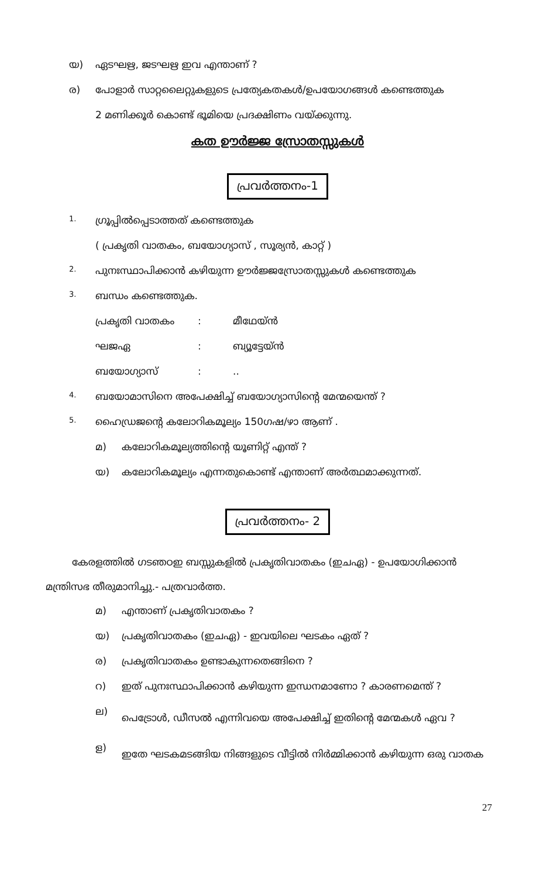യ) ഏടഘഋ, ജടഘഋ ഇവ എന്താണ് ?
ര) പോളാർ സാറ്റലൈറ്റുകളുടെ പ്രത്യേകതകൾ/ഉപയോഗങ്ങൾ കണ്ടെത്തുക
2 മണിക്കൂർ കൊണ്ട് ഭൂമിയെ പ്രദക്ഷിണം വയ്ക്കുന്നു.
കത ഊർജ്ജ സ്രോതസ്സുകൾ
പ്രവർത്തനം-1
1. ഗ്രൂപ്പിൽപ്പെടാത്തത് കണ്ടെത്തുക
( പ്രകൃതി വാതകം, ബയോഗ്യാസ് , സൂര്യൻ, കാറ്റ് )
2. പുനഃസ്ഥാപിക്കാൻ കഴിയുന്ന ഊർജ്ജസ്രോതസ്സുകൾ കണ്ടെത്തുക
3. ബന്ധം കണ്ടെത്തുക.
പ്രകൃതി വാതകം: മീഥേയ്ൻ
ഘജഏ: ബ്യൂട്ടേയ്ൻ
ബയോഗ്യാസ്:..
4. ബയോമാസിനെ അപേക്ഷിച്ച് ബയോഗ്യാസിന്റെ മേന്മയെന്ത് ?
5. ഹൈഡ്രജന്റെ കലോറികമൂല്യം 150ഗഷ/ഴാ ആണ് .
മ) കലോറികമൂല്യത്തിന്റെ യൂണിറ്റ് എന്ത് ?
യ) കലോറികമൂല്യം എന്നതുകൊണ്ട് എന്താണ് അർത്ഥമാക്കുന്നത്.
പ്രവർത്തനം- 2
കേരളത്തിൽ ഗടഞഠഇ ബസ്സുകളിൽ പ്രകൃതിവാതകം (ഇചഏ) - ഉപയോഗിക്കാൻ മന്ത്രിസഭ തീരുമാനിച്ചു.- പത്രവാർത്ത.
മ) എന്താണ് പ്രകൃതിവാതകം ?
യ) പ്രകൃതിവാതകം (ഇചഏ) - ഇവയിലെ ഘടകം ഏത് ?
ര) പ്രകൃതിവാതകം ഉണ്ടാകുന്നതെങ്ങിനെ ?
റ) ഇത് പുനഃസ്ഥാപിക്കാൻ കഴിയുന്ന ഇന്ധനമാണോ ? കാരണമെന്ത് ?
ല) പെട്രോൾ, ഡീസൽ എന്നിവയെ അപേക്ഷിച്ച് ഇതിന്റെ മേന്മകൾ ഏവ ?
ള) ഇതേ ഘടകമടങ്ങിയ നിങ്ങളുടെ വീട്ടിൽ നിർമ്മിക്കാൻ കഴിയുന്ന ഒരു വാതക
27